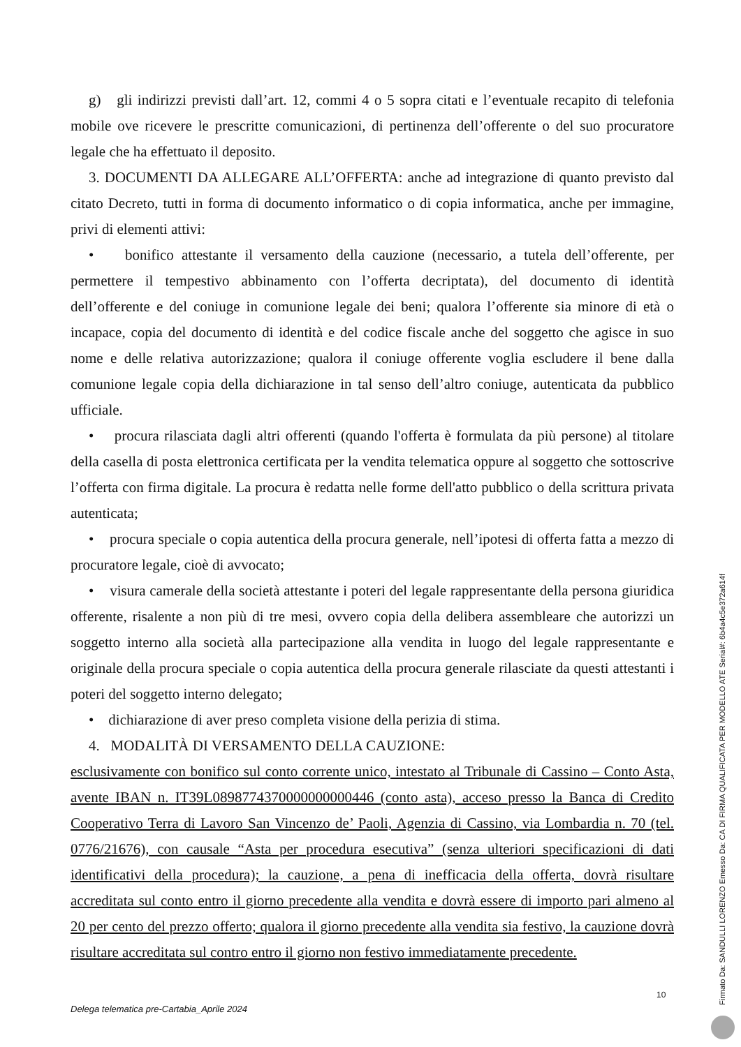g) gli indirizzi previsti dall’art. 12, commi 4 o 5 sopra citati e l’eventuale recapito di telefonia mobile ove ricevere le prescritte comunicazioni, di pertinenza dell’offerente o del suo procuratore legale che ha effettuato il deposito.
3. DOCUMENTI DA ALLEGARE ALL’OFFERTA: anche ad integrazione di quanto previsto dal citato Decreto, tutti in forma di documento informatico o di copia informatica, anche per immagine, privi di elementi attivi:
• bonifico attestante il versamento della cauzione (necessario, a tutela dell’offerente, per permettere il tempestivo abbinamento con l’offerta decriptata), del documento di identità dell’offerente e del coniuge in comunione legale dei beni; qualora l’offerente sia minore di età o incapace, copia del documento di identità e del codice fiscale anche del soggetto che agisce in suo nome e delle relativa autorizzazione; qualora il coniuge offerente voglia escludere il bene dalla comunione legale copia della dichiarazione in tal senso dell’altro coniuge, autenticata da pubblico ufficiale.
• procura rilasciata dagli altri offerenti (quando l'offerta è formulata da più persone) al titolare della casella di posta elettronica certificata per la vendita telematica oppure al soggetto che sottoscrive l’offerta con firma digitale. La procura è redatta nelle forme dell'atto pubblico o della scrittura privata autenticata;
• procura speciale o copia autentica della procura generale, nell’ipotesi di offerta fatta a mezzo di procuratore legale, cioè di avvocato;
• visura camerale della società attestante i poteri del legale rappresentante della persona giuridica offerente, risalente a non più di tre mesi, ovvero copia della delibera assembleare che autorizzi un soggetto interno alla società alla partecipazione alla vendita in luogo del legale rappresentante e originale della procura speciale o copia autentica della procura generale rilasciate da questi attestanti i poteri del soggetto interno delegato;
• dichiarazione di aver preso completa visione della perizia di stima.
4. MODALITÀ DI VERSAMENTO DELLA CAUZIONE:
esclusivamente con bonifico sul conto corrente unico, intestato al Tribunale di Cassino – Conto Asta, avente IBAN n. IT39L0898774370000000000446 (conto asta), acceso presso la Banca di Credito Cooperativo Terra di Lavoro San Vincenzo de’ Paoli, Agenzia di Cassino, via Lombardia n. 70 (tel. 0776/21676), con causale “Asta per procedura esecutiva” (senza ulteriori specificazioni di dati identificativi della procedura); la cauzione, a pena di inefficacia della offerta, dovrà risultare accreditata sul conto entro il giorno precedente alla vendita e dovrà essere di importo pari almeno al 20 per cento del prezzo offerto; qualora il giorno precedente alla vendita sia festivo, la cauzione dovrà risultare accreditata sul contro entro il giorno non festivo immediatamente precedente.
10
Delega telematica pre-Cartabia_Aprile 2024
Firmato Da: SANDULLI LORENZO Emesso Da: CA DI FIRMA QUALIFICATA PER MODELLO ATE Serial#: 6b4a4c5e372a614f